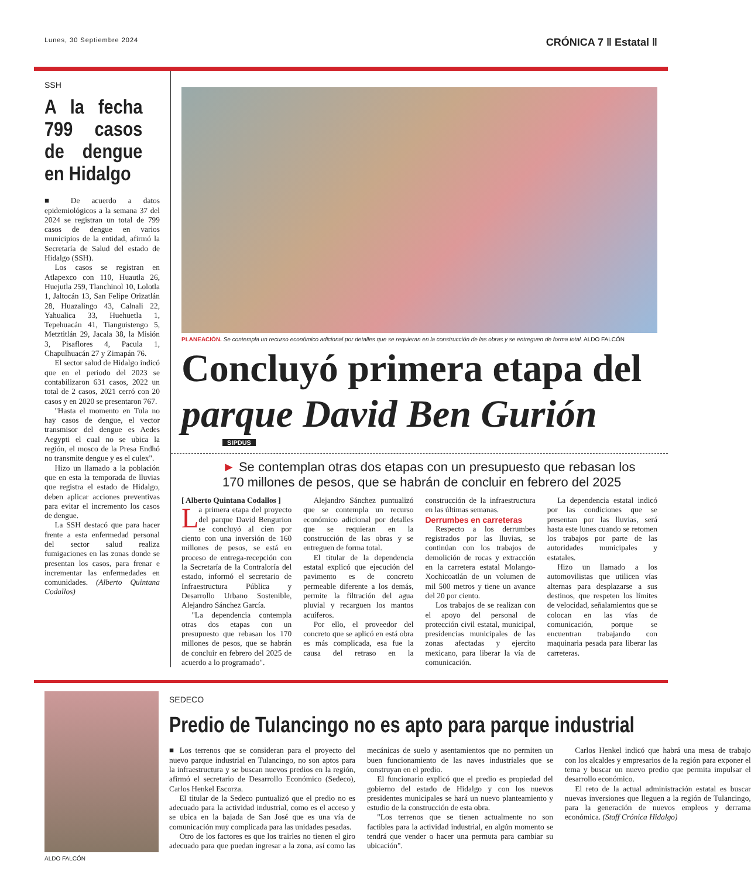Lunes, 30 Septiembre 2024
CRÓNICA 7 ‖ Estatal ‖
SSH
A la fecha 799 casos de dengue en Hidalgo
■ De acuerdo a datos epidemiológicos a la semana 37 del 2024 se registran un total de 799 casos de dengue en varios municipios de la entidad, afirmó la Secretaría de Salud del estado de Hidalgo (SSH).
Los casos se registran en Atlapexco con 110, Huautla 26, Huejutla 259, Tlanchinol 10, Lolotla 1, Jaltocán 13, San Felipe Orizatlán 28, Huazalingo 43, Calnali 22, Yahualica 33, Huehuetla 1, Tepehuacán 41, Tianguistengo 5, Metztitlán 29, Jacala 38, la Misión 3, Pisaflores 4, Pacula 1, Chapulhuacán 27 y Zimapán 76.
El sector salud de Hidalgo indicó que en el periodo del 2023 se contabilizaron 631 casos, 2022 un total de 2 casos, 2021 cerró con 20 casos y en 2020 se presentaron 767.
"Hasta el momento en Tula no hay casos de dengue, el vector transmisor del dengue es Aedes Aegypti el cual no se ubica la región, el mosco de la Presa Endhó no transmite dengue y es el culex".
Hizo un llamado a la población que en esta la temporada de lluvias que registra el estado de Hidalgo, deben aplicar acciones preventivas para evitar el incremento los casos de dengue.
La SSH destacó que para hacer frente a esta enfermedad personal del sector salud realiza fumigaciones en las zonas donde se presentan los casos, para frenar e incrementar las enfermedades en comunidades. (Alberto Quintana Codallos)
PLANEACIÓN. Se contempla un recurso económico adicional por detalles que se requieran en la construcción de las obras y se entreguen de forma total. ALDO FALCÓN
Concluyó primera etapa del parque David Ben Gurión
SIPDUS
► Se contemplan otras dos etapas con un presupuesto que rebasan los 170 millones de pesos, que se habrán de concluir en febrero del 2025
[ Alberto Quintana Codallos ]
La primera etapa del proyecto del parque David Bengurion se concluyó al cien por ciento con una inversión de 160 millones de pesos, se está en proceso de entrega-recepción con la Secretaría de la Contraloría del estado, informó el secretario de Infraestructura Pública y Desarrollo Urbano Sostenible, Alejandro Sánchez García.
"La dependencia contempla otras dos etapas con un presupuesto que rebasan los 170 millones de pesos, que se habrán de concluir en febrero del 2025 de acuerdo a lo programado".
Alejandro Sánchez puntualizó que se contempla un recurso económico adicional por detalles que se requieran en la construcción de las obras y se entreguen de forma total.
El titular de la dependencia estatal explicó que ejecución del pavimento es de concreto permeable diferente a los demás, permite la filtración del agua pluvial y recarguen los mantos acuíferos.
Por ello, el proveedor del concreto que se aplicó en está obra es más complicada, esa fue la causa del retraso en la construcción de la infraestructura en las últimas semanas.
Derrumbes en carreteras
Respecto a los derrumbes registrados por las lluvias, se continúan con los trabajos de demolición de rocas y extracción en la carretera estatal Molango- Xochicoatlán de un volumen de mil 500 metros y tiene un avance del 20 por ciento.
Los trabajos de se realizan con el apoyo del personal de protección civil estatal, municipal, presidencias municipales de las zonas afectadas y ejercito mexicano, para liberar la vía de comunicación.
La dependencia estatal indicó por las condiciones que se presentan por las lluvias, será hasta este lunes cuando se retomen los trabajos por parte de las autoridades municipales y estatales.
Hizo un llamado a los automovilistas que utilicen vías alternas para desplazarse a sus destinos, que respeten los límites de velocidad, señalamientos que se colocan en las vías de comunicación, porque se encuentran trabajando con maquinaria pesada para liberar las carreteras.
ALDO FALCÓN
SEDECO
Predio de Tulancingo no es apto para parque industrial
■ Los terrenos que se consideran para el proyecto del nuevo parque industrial en Tulancingo, no son aptos para la infraestructura y se buscan nuevos predios en la región, afirmó el secretario de Desarrollo Económico (Sedeco), Carlos Henkel Escorza.
El titular de la Sedeco puntualizó que el predio no es adecuado para la actividad industrial, como es el acceso y se ubica en la bajada de San José que es una vía de comunicación muy complicada para las unidades pesadas.
Otro de los factores es que los trairles no tienen el giro adecuado para que puedan ingresar a la zona, así como las mecánicas de suelo y asentamientos que no permiten un buen funcionamiento de las naves industriales que se construyan en el predio.
El funcionario explicó que el predio es propiedad del gobierno del estado de Hidalgo y con los nuevos presidentes municipales se hará un nuevo planteamiento y estudio de la construcción de esta obra.
"Los terrenos que se tienen actualmente no son factibles para la actividad industrial, en algún momento se tendrá que vender o hacer una permuta para cambiar su ubicación".
Carlos Henkel indicó que habrá una mesa de trabajo con los alcaldes y empresarios de la región para exponer el tema y buscar un nuevo predio que permita impulsar el desarrollo económico.
El reto de la actual administración estatal es buscar nuevas inversiones que lleguen a la región de Tulancingo, para la generación de nuevos empleos y derrama económica. (Staff Crónica Hidalgo)